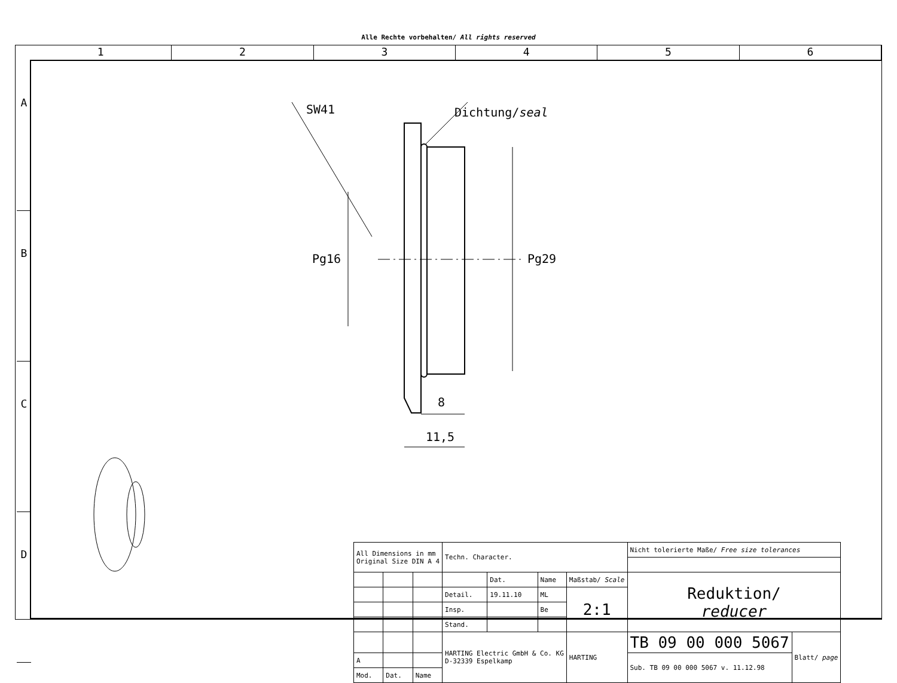Alle Rechte vorbehalten/ All rights reserved
1 2 3 4 5 6
A
B
C
D
SW41 Dichtung/seal
Pg16 Pg29
8
11,5
| All Dimensions in mm Original Size DIN A 4 | | | Techn. Character. | | | | Nicht tolerierte Maße/ Free size tolerances | |
| | | | | Dat. | Name | Maßstab/ Scale | Reduktion/ reducer | |
| | | | Detail. | 19.11.10 | ML | 2:1 | | |
| | | | Insp. | | Be | | | |
| | | | Stand. | | | | | |
| | | | HARTING Electric GmbH & Co. KG D-32339 Espelkamp | | | HARTING | TB 09 00 000 5067 | Blatt/ page |
| A | | | | | | | Sub. TB 09 00 000 5067 v. 11.12.98 | |
| Mod. | Dat. | Name | | | | | | |